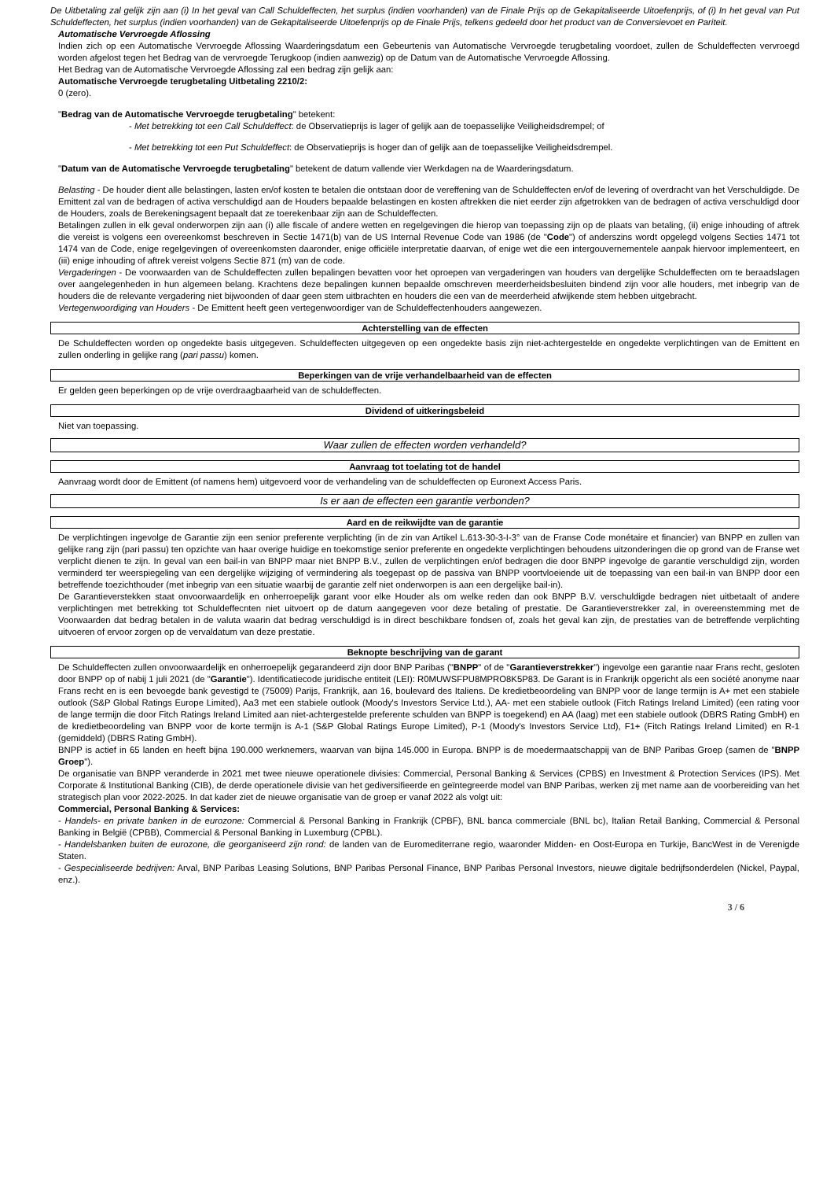De Uitbetaling zal gelijk zijn aan (i) In het geval van Call Schuldeffecten, het surplus (indien voorhanden) van de Finale Prijs op de Gekapitaliseerde Uitoefenprijs, of (i) In het geval van Put Schuldeffecten, het surplus (indien voorhanden) van de Gekapitaliseerde Uitoefenprijs op de Finale Prijs, telkens gedeeld door het product van de Conversievoet en Pariteit.
Automatische Vervroegde Aflossing
Indien zich op een Automatische Vervroegde Aflossing Waarderingsdatum een Gebeurtenis van Automatische Vervroegde terugbetaling voordoet, zullen de Schuldeffecten vervroegd worden afgelost tegen het Bedrag van de vervroegde Terugkoop (indien aanwezig) op de Datum van de Automatische Vervroegde Aflossing.
Het Bedrag van de Automatische Vervroegde Aflossing zal een bedrag zijn gelijk aan:
Automatische Vervroegde terugbetaling Uitbetaling 2210/2:
0 (zero).
"Bedrag van de Automatische Vervroegde terugbetaling" betekent:
- Met betrekking tot een Call Schuldeffect: de Observatieprijs is lager of gelijk aan de toepasselijke Veiligheidsdrempel; of
- Met betrekking tot een Put Schuldeffect: de Observatieprijs is hoger dan of gelijk aan de toepasselijke Veiligheidsdrempel.
"Datum van de Automatische Vervroegde terugbetaling" betekent de datum vallende vier Werkdagen na de Waarderingsdatum.
Belasting - De houder dient alle belastingen, lasten en/of kosten te betalen die ontstaan door de vereffening van de Schuldeffecten en/of de levering of overdracht van het Verschuldigde. De Emittent zal van de bedragen of activa verschuldigd aan de Houders bepaalde belastingen en kosten aftrekken die niet eerder zijn afgetrokken van de bedragen of activa verschuldigd door de Houders, zoals de Berekeningsagent bepaalt dat ze toerekenbaar zijn aan de Schuldeffecten.
Betalingen zullen in elk geval onderworpen zijn aan (i) alle fiscale of andere wetten en regelgevingen die hierop van toepassing zijn op de plaats van betaling, (ii) enige inhouding of aftrek die vereist is volgens een overeenkomst beschreven in Sectie 1471(b) van de US Internal Revenue Code van 1986 (de "Code") of anderszins wordt opgelegd volgens Secties 1471 tot 1474 van de Code, enige regelgevingen of overeenkomsten daaronder, enige officiële interpretatie daarvan, of enige wet die een intergouvernementele aanpak hiervoor implementeert, en (iii) enige inhouding of aftrek vereist volgens Sectie 871 (m) van de code.
Vergaderingen - De voorwaarden van de Schuldeffecten zullen bepalingen bevatten voor het oproepen van vergaderingen van houders van dergelijke Schuldeffecten om te beraadslagen over aangelegenheden in hun algemeen belang. Krachtens deze bepalingen kunnen bepaalde omschreven meerderheidsbesluiten bindend zijn voor alle houders, met inbegrip van de houders die de relevante vergadering niet bijwoonden of daar geen stem uitbrachten en houders die een van de meerderheid afwijkende stem hebben uitgebracht.
Vertegenwoordiging van Houders - De Emittent heeft geen vertegenwoordiger van de Schuldeffectenhouders aangewezen.
Achterstelling van de effecten
De Schuldeffecten worden op ongedekte basis uitgegeven. Schuldeffecten uitgegeven op een ongedekte basis zijn niet-achtergestelde en ongedekte verplichtingen van de Emittent en zullen onderling in gelijke rang (pari passu) komen.
Beperkingen van de vrije verhandelbaarheid van de effecten
Er gelden geen beperkingen op de vrije overdraagbaarheid van de schuldeffecten.
Dividend of uitkeringsbeleid
Niet van toepassing.
Waar zullen de effecten worden verhandeld?
Aanvraag tot toelating tot de handel
Aanvraag wordt door de Emittent (of namens hem) uitgevoerd voor de verhandeling van de schuldeffecten op Euronext Access Paris.
Is er aan de effecten een garantie verbonden?
Aard en de reikwijdte van de garantie
De verplichtingen ingevolge de Garantie zijn een senior preferente verplichting (in de zin van Artikel L.613-30-3-I-3° van de Franse Code monétaire et financier) van BNPP en zullen van gelijke rang zijn (pari passu) ten opzichte van haar overige huidige en toekomstige senior preferente en ongedekte verplichtingen behoudens uitzonderingen die op grond van de Franse wet verplicht dienen te zijn. In geval van een bail-in van BNPP maar niet BNPP B.V., zullen de verplichtingen en/of bedragen die door BNPP ingevolge de garantie verschuldigd zijn, worden verminderd ter weerspiegeling van een dergelijke wijziging of vermindering als toegepast op de passiva van BNPP voortvloeiende uit de toepassing van een bail-in van BNPP door een betreffende toezichthouder (met inbegrip van een situatie waarbij de garantie zelf niet onderworpen is aan een dergelijke bail-in).
De Garantieverstekken staat onvoorwaardelijk en onherroepelijk garant voor elke Houder als om welke reden dan ook BNPP B.V. verschuldigde bedragen niet uitbetaalt of andere verplichtingen met betrekking tot Schuldeffecnten niet uitvoert op de datum aangegeven voor deze betaling of prestatie. De Garantieverstrekker zal, in overeenstemming met de Voorwaarden dat bedrag betalen in de valuta waarin dat bedrag verschuldigd is in direct beschikbare fondsen of, zoals het geval kan zijn, de prestaties van de betreffende verplichting uitvoeren of ervoor zorgen op de vervaldatum van deze prestatie.
Beknopte beschrijving van de garant
De Schuldeffecten zullen onvoorwaardelijk en onherroepelijk gegarandeerd zijn door BNP Paribas ("BNPP" of de "Garantieverstrekker") ingevolge een garantie naar Frans recht, gesloten door BNPP op of nabij 1 juli 2021 (de "Garantie"). Identificatiecode juridische entiteit (LEI): R0MUWSFPU8MPRO8K5P83. De Garant is in Frankrijk opgericht als een société anonyme naar Frans recht en is een bevoegde bank gevestigd te (75009) Parijs, Frankrijk, aan 16, boulevard des Italiens. De kredietbeoordeling van BNPP voor de lange termijn is A+ met een stabiele outlook (S&P Global Ratings Europe Limited), Aa3 met een stabiele outlook (Moody's Investors Service Ltd.), AA- met een stabiele outlook (Fitch Ratings Ireland Limited) (een rating voor de lange termijn die door Fitch Ratings Ireland Limited aan niet-achtergestelde preferente schulden van BNPP is toegekend) en AA (laag) met een stabiele outlook (DBRS Rating GmbH) en de kredietbeoordeling van BNPP voor de korte termijn is A-1 (S&P Global Ratings Europe Limited), P-1 (Moody's Investors Service Ltd), F1+ (Fitch Ratings Ireland Limited) en R-1 (gemiddeld) (DBRS Rating GmbH).
BNPP is actief in 65 landen en heeft bijna 190.000 werknemers, waarvan van bijna 145.000 in Europa. BNPP is de moedermaatschappij van de BNP Paribas Groep (samen de "BNPP Groep").
De organisatie van BNPP veranderde in 2021 met twee nieuwe operationele divisies: Commercial, Personal Banking & Services (CPBS) en Investment & Protection Services (IPS). Met Corporate & Institutional Banking (CIB), de derde operationele divisie van het gediversifieerde en geïntegreerde model van BNP Paribas, werken zij met name aan de voorbereiding van het strategisch plan voor 2022-2025. In dat kader ziet de nieuwe organisatie van de groep er vanaf 2022 als volgt uit:
Commercial, Personal Banking & Services:
- Handels- en private banken in de eurozone: Commercial & Personal Banking in Frankrijk (CPBF), BNL banca commerciale (BNL bc), Italian Retail Banking, Commercial & Personal Banking in België (CPBB), Commercial & Personal Banking in Luxemburg (CPBL).
- Handelsbanken buiten de eurozone, die georganiseerd zijn rond: de landen van de Euromediterrane regio, waaronder Midden- en Oost-Europa en Turkije, BancWest in de Verenigde Staten.
- Gespecialiseerde bedrijven: Arval, BNP Paribas Leasing Solutions, BNP Paribas Personal Finance, BNP Paribas Personal Investors, nieuwe digitale bedrijfsonderdelen (Nickel, Paypal, enz.).
3 / 6